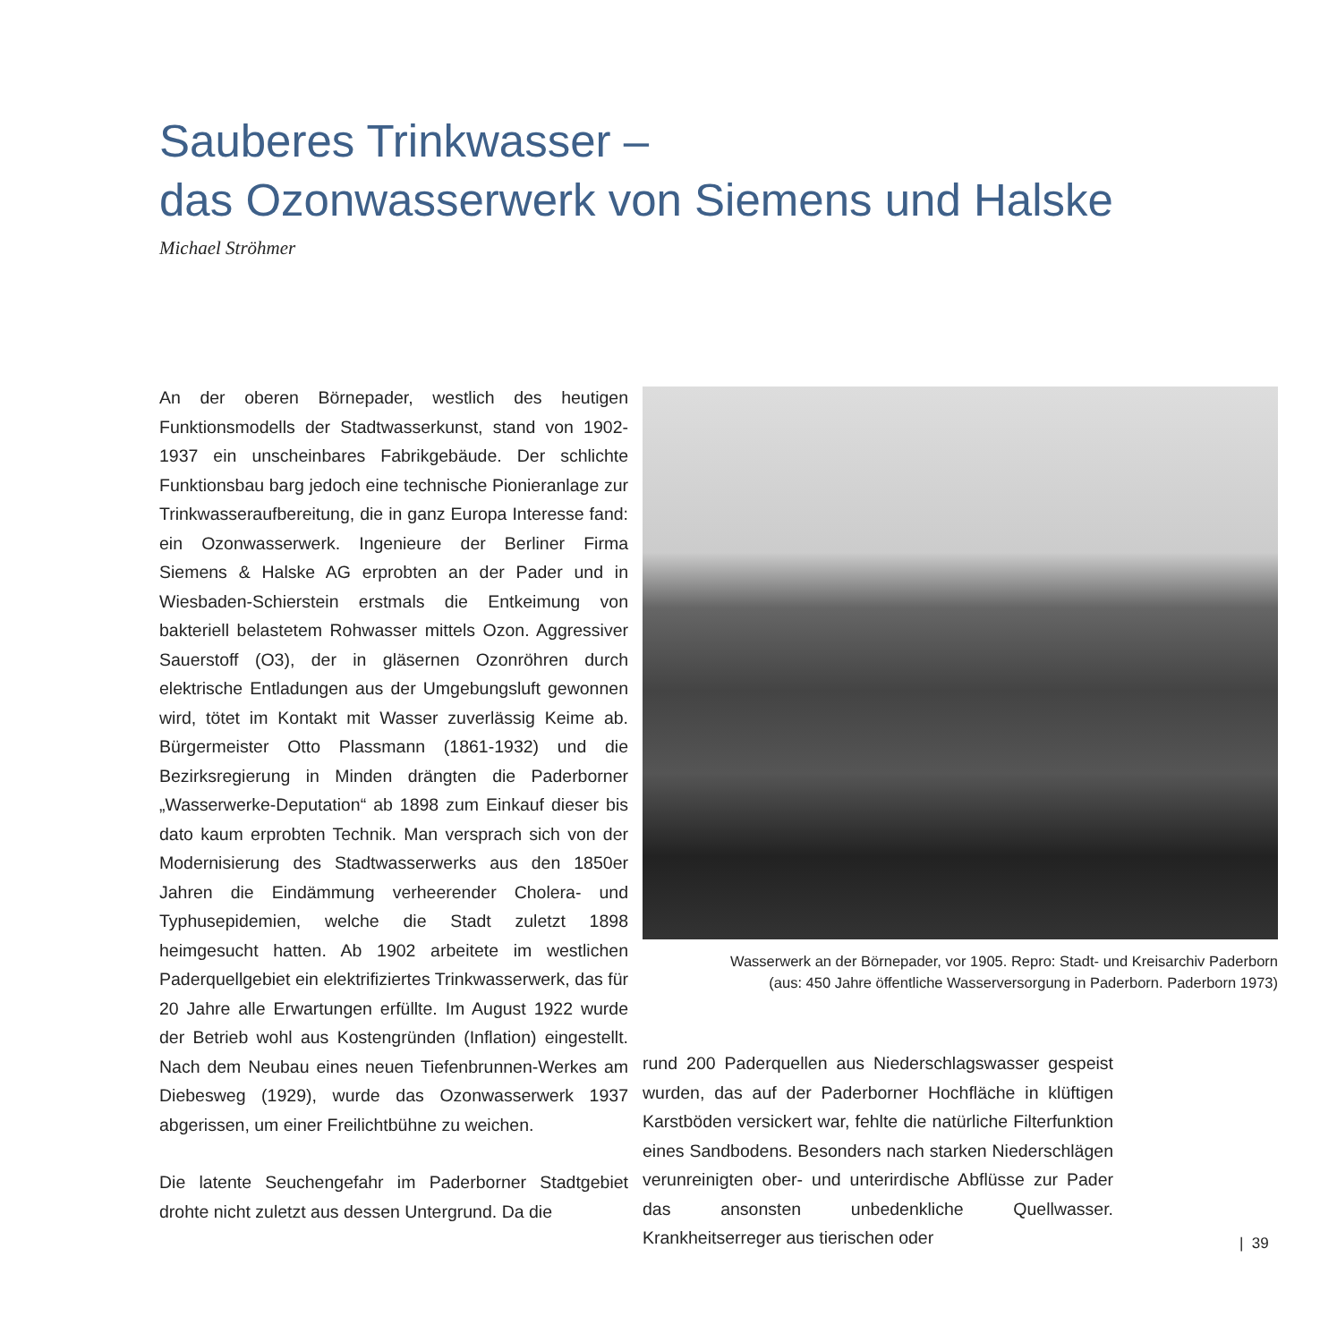Sauberes Trinkwasser –
das Ozonwasserwerk von Siemens und Halske
Michael Ströhmer
An der oberen Börnepader, westlich des heutigen Funktionsmodells der Stadtwasserkunst, stand von 1902-1937 ein unscheinbares Fabrikgebäude. Der schlichte Funktionsbau barg jedoch eine technische Pionieranlage zur Trinkwasseraufbereitung, die in ganz Europa Interesse fand: ein Ozonwasserwerk. Ingenieure der Berliner Firma Siemens & Halske AG erprobten an der Pader und in Wiesbaden-Schierstein erstmals die Entkeimung von bakteriell belastetem Rohwasser mittels Ozon. Aggressiver Sauerstoff (O3), der in gläsernen Ozonröhren durch elektrische Entladungen aus der Umgebungsluft gewonnen wird, tötet im Kontakt mit Wasser zuverlässig Keime ab. Bürgermeister Otto Plassmann (1861-1932) und die Bezirksregierung in Minden drängten die Paderborner „Wasserwerke-Deputation“ ab 1898 zum Einkauf dieser bis dato kaum erprobten Technik. Man versprach sich von der Modernisierung des Stadtwasserwerks aus den 1850er Jahren die Eindämmung verheerender Cholera- und Typhusepidemien, welche die Stadt zuletzt 1898 heimgesucht hatten. Ab 1902 arbeitete im westlichen Paderquellgebiet ein elektrifiziertes Trinkwasserwerk, das für 20 Jahre alle Erwartungen erfüllte. Im August 1922 wurde der Betrieb wohl aus Kostengründen (Inflation) eingestellt. Nach dem Neubau eines neuen Tiefenbrunnen-Werkes am Diebesweg (1929), wurde das Ozonwasserwerk 1937 abgerissen, um einer Freilichtbühne zu weichen.
Die latente Seuchengefahr im Paderborner Stadtgebiet drohte nicht zuletzt aus dessen Untergrund. Da die
Wasserwerk an der Börnepader, vor 1905. Repro: Stadt- und Kreisarchiv Paderborn
(aus: 450 Jahre öffentliche Wasserversorgung in Paderborn. Paderborn 1973)
rund 200 Paderquellen aus Niederschlagswasser gespeist wurden, das auf der Paderborner Hochfläche in klüftigen Karstböden versickert war, fehlte die natürliche Filterfunktion eines Sandbodens. Besonders nach starken Niederschlägen verunreinigten ober- und unterirdische Abflüsse zur Pader das ansonsten unbedenkliche Quellwasser. Krankheitserreger aus tierischen oder
| 39